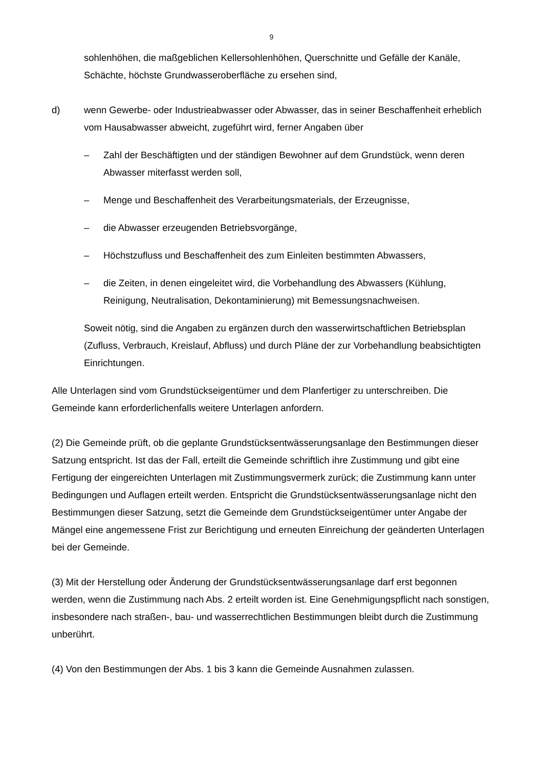9
sohlenhöhen, die maßgeblichen Kellersohlenhöhen, Querschnitte und Gefälle der Kanäle, Schächte, höchste Grundwasseroberfläche zu ersehen sind,
d) wenn Gewerbe- oder Industrieabwasser oder Abwasser, das in seiner Beschaffenheit erheblich vom Hausabwasser abweicht, zugeführt wird, ferner Angaben über
– Zahl der Beschäftigten und der ständigen Bewohner auf dem Grundstück, wenn deren Abwasser miterfasst werden soll,
– Menge und Beschaffenheit des Verarbeitungsmaterials, der Erzeugnisse,
– die Abwasser erzeugenden Betriebsvorgänge,
– Höchstzufluss und Beschaffenheit des zum Einleiten bestimmten Abwassers,
– die Zeiten, in denen eingeleitet wird, die Vorbehandlung des Abwassers (Kühlung, Reinigung, Neutralisation, Dekontaminierung) mit Bemessungsnachweisen.
Soweit nötig, sind die Angaben zu ergänzen durch den wasserwirtschaftlichen Betriebsplan (Zufluss, Verbrauch, Kreislauf, Abfluss) und durch Pläne der zur Vorbehandlung beabsichtigten Einrichtungen.
Alle Unterlagen sind vom Grundstückseigentümer und dem Planfertiger zu unterschreiben. Die Gemeinde kann erforderlichenfalls weitere Unterlagen anfordern.
(2) Die Gemeinde prüft, ob die geplante Grundstücksentwässerungsanlage den Bestimmungen dieser Satzung entspricht. Ist das der Fall, erteilt die Gemeinde schriftlich ihre Zustimmung und gibt eine Fertigung der eingereichten Unterlagen mit Zustimmungsvermerk zurück; die Zustimmung kann unter Bedingungen und Auflagen erteilt werden. Entspricht die Grundstücksentwässerungsanlage nicht den Bestimmungen dieser Satzung, setzt die Gemeinde dem Grundstückseigentümer unter Angabe der Mängel eine angemessene Frist zur Berichtigung und erneuten Einreichung der geänderten Unterlagen bei der Gemeinde.
(3) Mit der Herstellung oder Änderung der Grundstücksentwässerungsanlage darf erst begonnen werden, wenn die Zustimmung nach Abs. 2 erteilt worden ist. Eine Genehmigungspflicht nach sonstigen, insbesondere nach straßen-, bau- und wasserrechtlichen Bestimmungen bleibt durch die Zustimmung unberührt.
(4) Von den Bestimmungen der Abs. 1 bis 3 kann die Gemeinde Ausnahmen zulassen.